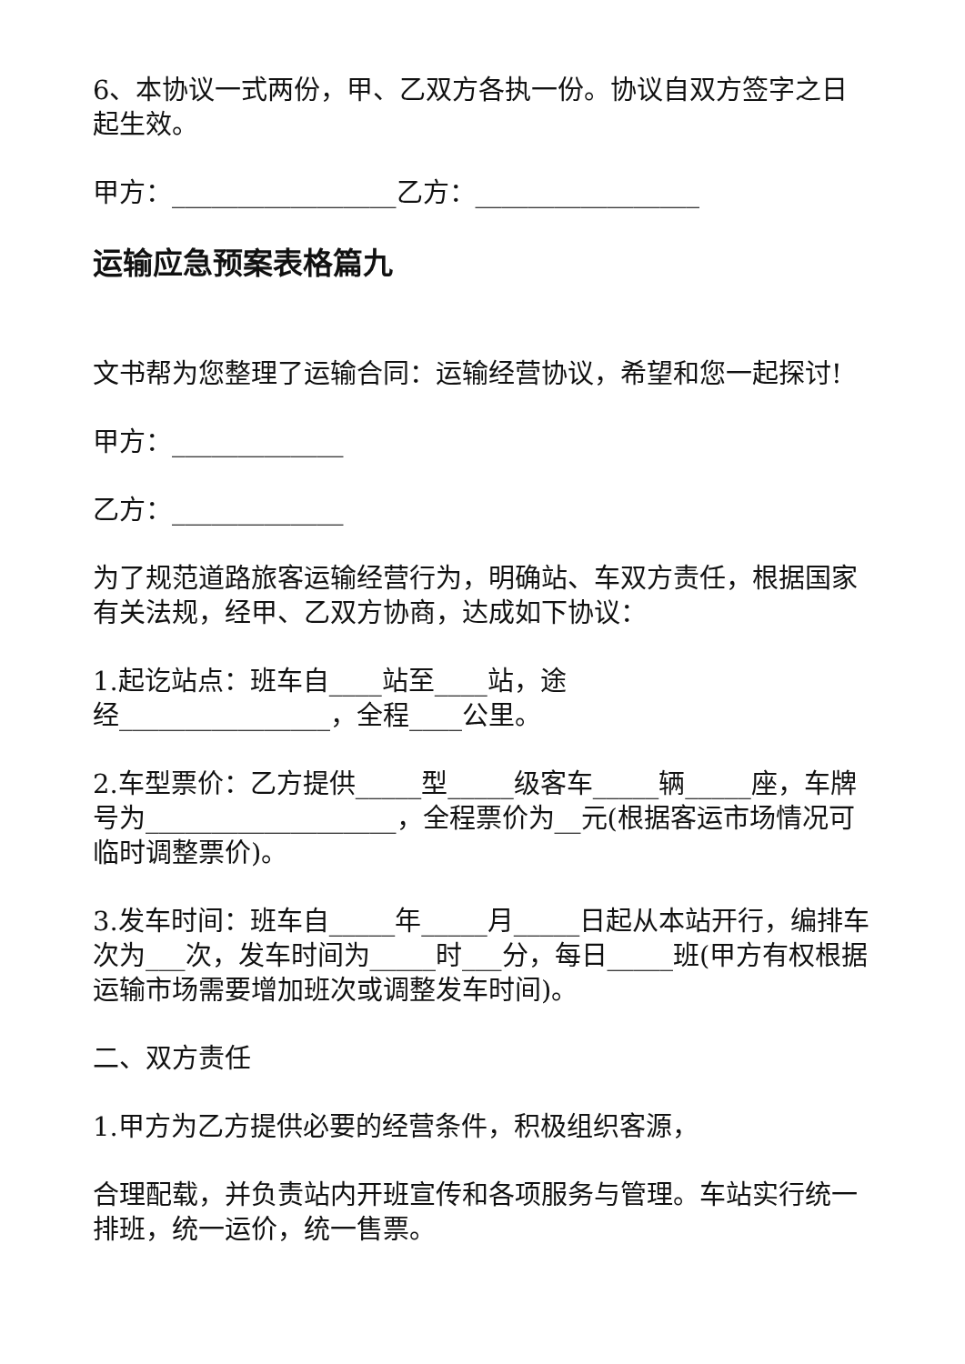6、本协议一式两份，甲、乙双方各执一份。协议自双方签字之日起生效。
甲方：_________________乙方：_________________
运输应急预案表格篇九
文书帮为您整理了运输合同：运输经营协议，希望和您一起探讨!
甲方：_____________
乙方：_____________
为了规范道路旅客运输经营行为，明确站、车双方责任，根据国家有关法规，经甲、乙双方协商，达成如下协议：
1.起讫站点：班车自____站至____站，途
经________________，全程____公里。
2.车型票价：乙方提供_____型_____级客车_____辆_____座，车牌号为___________________，全程票价为__元(根据客运市场情况可临时调整票价)。
3.发车时间：班车自_____年_____月_____日起从本站开行，编排车次为___次，发车时间为_____时___分，每日_____班(甲方有权根据运输市场需要增加班次或调整发车时间)。
二、双方责任
1.甲方为乙方提供必要的经营条件，积极组织客源，
合理配载，并负责站内开班宣传和各项服务与管理。车站实行统一排班，统一运价，统一售票。